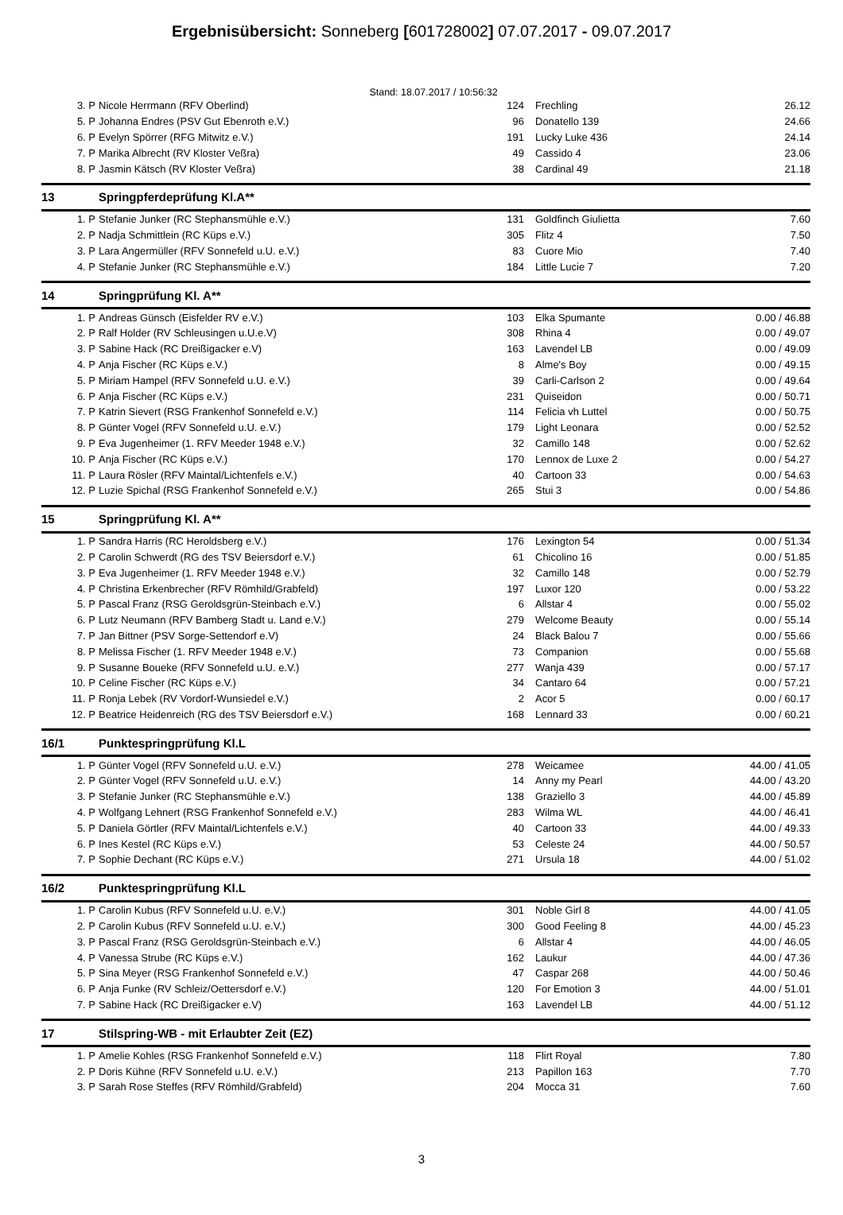Ergebnisübersicht: Sonneberg [601728002] 07.07.2017 - 09.07.2017
Stand: 18.07.2017 / 10:56:32
| 3. P | Nicole Herrmann (RFV Oberlind) | 124 | Frechling | 26.12 |
| 5. P | Johanna Endres (PSV Gut Ebenroth e.V.) | 96 | Donatello 139 | 24.66 |
| 6. P | Evelyn Spörrer (RFG Mitwitz e.V.) | 191 | Lucky Luke 436 | 24.14 |
| 7. P | Marika Albrecht (RV Kloster Veßra) | 49 | Cassido 4 | 23.06 |
| 8. P | Jasmin Kätsch (RV Kloster Veßra) | 38 | Cardinal 49 | 21.18 |
| 13 | Springpferdeprüfung Kl.A** | | | |
| 1. P | Stefanie Junker (RC Stephansmühle e.V.) | 131 | Goldfinch Giulietta | 7.60 |
| 2. P | Nadja Schmittlein (RC Küps e.V.) | 305 | Flitz 4 | 7.50 |
| 3. P | Lara Angermüller (RFV Sonnefeld u.U. e.V.) | 83 | Cuore Mio | 7.40 |
| 4. P | Stefanie Junker (RC Stephansmühle e.V.) | 184 | Little Lucie 7 | 7.20 |
| 14 | Springprüfung Kl. A** | | | |
| 1. P | Andreas Günsch (Eisfelder RV e.V.) | 103 | Elka Spumante | 0.00 / 46.88 |
| 2. P | Ralf Holder (RV Schleusingen u.U.e.V) | 308 | Rhina 4 | 0.00 / 49.07 |
| 3. P | Sabine Hack (RC Dreißigacker e.V) | 163 | Lavendel LB | 0.00 / 49.09 |
| 4. P | Anja Fischer (RC Küps e.V.) | 8 | Alme's Boy | 0.00 / 49.15 |
| 5. P | Miriam Hampel (RFV Sonnefeld u.U. e.V.) | 39 | Carli-Carlson 2 | 0.00 / 49.64 |
| 6. P | Anja Fischer (RC Küps e.V.) | 231 | Quiseidon | 0.00 / 50.71 |
| 7. P | Katrin Sievert (RSG Frankenhof Sonnefeld e.V.) | 114 | Felicia vh Luttel | 0.00 / 50.75 |
| 8. P | Günter Vogel (RFV Sonnefeld u.U. e.V.) | 179 | Light Leonara | 0.00 / 52.52 |
| 9. P | Eva Jugenheimer (1. RFV Meeder 1948 e.V.) | 32 | Camillo 148 | 0.00 / 52.62 |
| 10. P | Anja Fischer (RC Küps e.V.) | 170 | Lennox de Luxe 2 | 0.00 / 54.27 |
| 11. P | Laura Rösler (RFV Maintal/Lichtenfels e.V.) | 40 | Cartoon 33 | 0.00 / 54.63 |
| 12. P | Luzie Spichal (RSG Frankenhof Sonnefeld e.V.) | 265 | Stui 3 | 0.00 / 54.86 |
| 15 | Springprüfung Kl. A** | | | |
| 1. P | Sandra Harris (RC Heroldsberg e.V.) | 176 | Lexington 54 | 0.00 / 51.34 |
| 2. P | Carolin Schwerdt (RG des TSV Beiersdorf e.V.) | 61 | Chicolino 16 | 0.00 / 51.85 |
| 3. P | Eva Jugenheimer (1. RFV Meeder 1948 e.V.) | 32 | Camillo 148 | 0.00 / 52.79 |
| 4. P | Christina Erkenbrecher (RFV Römhild/Grabfeld) | 197 | Luxor 120 | 0.00 / 53.22 |
| 5. P | Pascal Franz (RSG Geroldsgrün-Steinbach e.V.) | 6 | Allstar 4 | 0.00 / 55.02 |
| 6. P | Lutz Neumann (RFV Bamberg Stadt u. Land e.V.) | 279 | Welcome Beauty | 0.00 / 55.14 |
| 7. P | Jan Bittner (PSV Sorge-Settendorf e.V) | 24 | Black Balou 7 | 0.00 / 55.66 |
| 8. P | Melissa Fischer (1. RFV Meeder 1948 e.V.) | 73 | Companion | 0.00 / 55.68 |
| 9. P | Susanne Boueke (RFV Sonnefeld u.U. e.V.) | 277 | Wanja 439 | 0.00 / 57.17 |
| 10. P | Celine Fischer (RC Küps e.V.) | 34 | Cantaro 64 | 0.00 / 57.21 |
| 11. P | Ronja Lebek (RV Vordorf-Wunsiedel e.V.) | 2 | Acor 5 | 0.00 / 60.17 |
| 12. P | Beatrice Heidenreich (RG des TSV Beiersdorf e.V.) | 168 | Lennard 33 | 0.00 / 60.21 |
| 16/1 | Punktespringprüfung Kl.L | | | |
| 1. P | Günter Vogel (RFV Sonnefeld u.U. e.V.) | 278 | Weicamee | 44.00 / 41.05 |
| 2. P | Günter Vogel (RFV Sonnefeld u.U. e.V.) | 14 | Anny my Pearl | 44.00 / 43.20 |
| 3. P | Stefanie Junker (RC Stephansmühle e.V.) | 138 | Graziello 3 | 44.00 / 45.89 |
| 4. P | Wolfgang Lehnert (RSG Frankenhof Sonnefeld e.V.) | 283 | Wilma WL | 44.00 / 46.41 |
| 5. P | Daniela Görtler (RFV Maintal/Lichtenfels e.V.) | 40 | Cartoon 33 | 44.00 / 49.33 |
| 6. P | Ines Kestel (RC Küps e.V.) | 53 | Celeste 24 | 44.00 / 50.57 |
| 7. P | Sophie Dechant (RC Küps e.V.) | 271 | Ursula 18 | 44.00 / 51.02 |
| 16/2 | Punktespringprüfung Kl.L | | | |
| 1. P | Carolin Kubus (RFV Sonnefeld u.U. e.V.) | 301 | Noble Girl 8 | 44.00 / 41.05 |
| 2. P | Carolin Kubus (RFV Sonnefeld u.U. e.V.) | 300 | Good Feeling 8 | 44.00 / 45.23 |
| 3. P | Pascal Franz (RSG Geroldsgrün-Steinbach e.V.) | 6 | Allstar 4 | 44.00 / 46.05 |
| 4. P | Vanessa Strube (RC Küps e.V.) | 162 | Laukur | 44.00 / 47.36 |
| 5. P | Sina Meyer (RSG Frankenhof Sonnefeld e.V.) | 47 | Caspar 268 | 44.00 / 50.46 |
| 6. P | Anja Funke (RV Schleiz/Oettersdorf e.V.) | 120 | For Emotion 3 | 44.00 / 51.01 |
| 7. P | Sabine Hack (RC Dreißigacker e.V) | 163 | Lavendel LB | 44.00 / 51.12 |
| 17 | Stilspring-WB - mit Erlaubter Zeit (EZ) | | | |
| 1. P | Amelie Kohles (RSG Frankenhof Sonnefeld e.V.) | 118 | Flirt Royal | 7.80 |
| 2. P | Doris Kühne (RFV Sonnefeld u.U. e.V.) | 213 | Papillon 163 | 7.70 |
| 3. P | Sarah Rose Steffes (RFV Römhild/Grabfeld) | 204 | Mocca 31 | 7.60 |
3